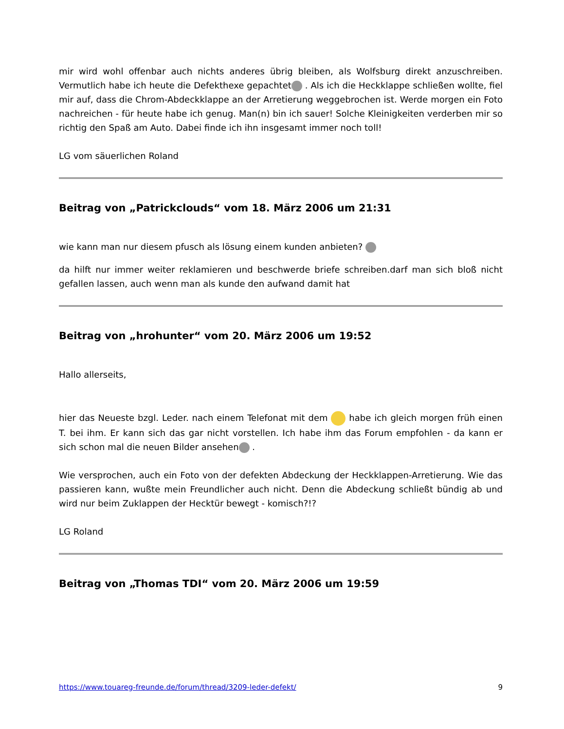mir wird wohl offenbar auch nichts anderes übrig bleiben, als Wolfsburg direkt anzuschreiben. Vermutlich habe ich heute die Defekthexe gepachtet . Als ich die Heckklappe schließen wollte, fiel mir auf, dass die Chrom-Abdeckklappe an der Arretierung weggebrochen ist. Werde morgen ein Foto nachreichen - für heute habe ich genug. Man(n) bin ich sauer! Solche Kleinigkeiten verderben mir so richtig den Spaß am Auto. Dabei finde ich ihn insgesamt immer noch toll!
LG vom säuerlichen Roland
Beitrag von „Patrickclouds“ vom 18. März 2006 um 21:31
wie kann man nur diesem pfusch als lösung einem kunden anbieten?
da hilft nur immer weiter reklamieren und beschwerde briefe schreiben.darf man sich bloß nicht gefallen lassen, auch wenn man als kunde den aufwand damit hat
Beitrag von „hrohunter“ vom 20. März 2006 um 19:52
Hallo allerseits,
hier das Neueste bzgl. Leder. nach einem Telefonat mit dem habe ich gleich morgen früh einen T. bei ihm. Er kann sich das gar nicht vorstellen. Ich habe ihm das Forum empfohlen - da kann er sich schon mal die neuen Bilder ansehen .
Wie versprochen, auch ein Foto von der defekten Abdeckung der Heckklappen-Arretierung. Wie das passieren kann, wußte mein Freundlicher auch nicht. Denn die Abdeckung schließt bündig ab und wird nur beim Zuklappen der Hecktür bewegt - komisch?!?
LG Roland
Beitrag von „Thomas TDI“ vom 20. März 2006 um 19:59
https://www.touareg-freunde.de/forum/thread/3209-leder-defekt/ 9